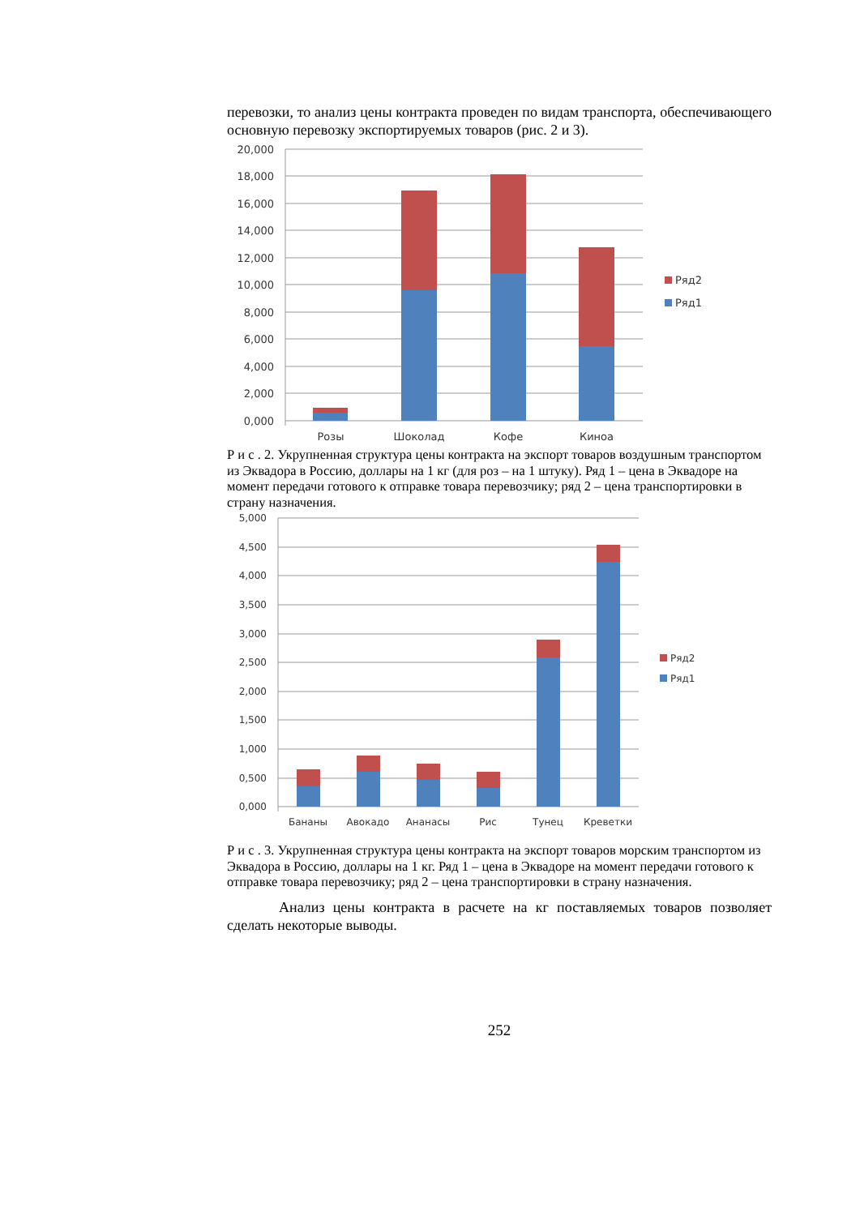перевозки, то анализ цены контракта проведен по видам транспорта, обеспечивающего основную перевозку экспортируемых товаров (рис. 2 и 3).
20,000
18,000
16,000
14,000
12,000
10,000
8,000
6,000
4,000
2,000
0,000
Розы
Шоколад
Кофе
Киноа
Ряд2
Ряд1
Р и с . 2. Укрупненная структура цены контракта на экспорт товаров воздушным транспортом из Эквадора в Россию, доллары на 1 кг (для роз – на 1 штуку). Ряд 1 – цена в Эквадоре на момент передачи готового к отправке товара перевозчику; ряд 2 – цена транспортировки в страну назначения.
5,000
4,500
4,000
3,500
3,000
2,500
2,000
1,500
1,000
0,500
0,000
Бананы
Авокадо
Ананасы
Рис
Тунец
Креветки
Ряд2
Ряд1
Р и с . 3. Укрупненная структура цены контракта на экспорт товаров морским транспортом из Эквадора в Россию, доллары на 1 кг. Ряд 1 – цена в Эквадоре на момент передачи готового к отправке товара перевозчику; ряд 2 – цена транспортировки в страну назначения.
Анализ цены контракта в расчете на кг поставляемых товаров позволяет сделать некоторые выводы.
252